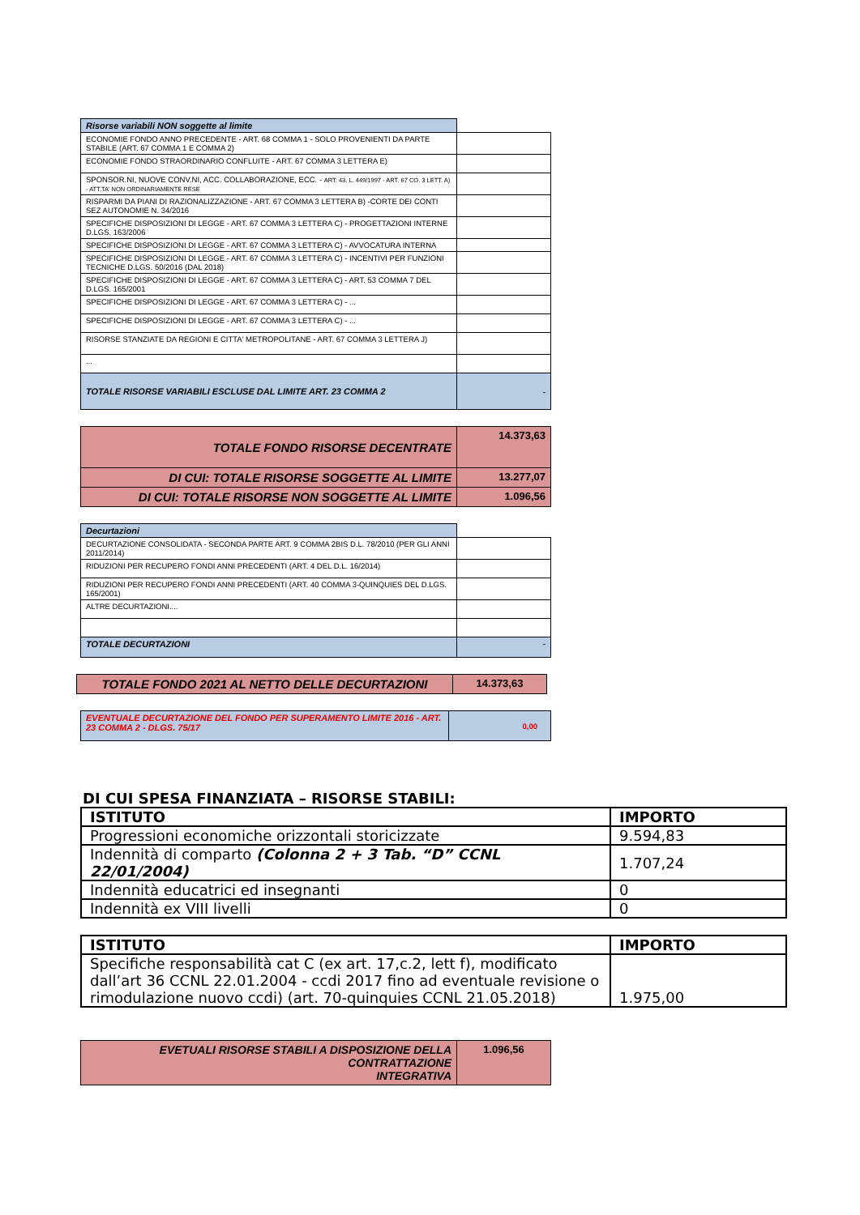| Risorse variabili NON soggette al limite | |
| ECONOMIE FONDO ANNO PRECEDENTE - ART. 68 COMMA 1 - SOLO PROVENIENTI DA PARTE STABILE (ART. 67 COMMA 1 E COMMA 2) | |
| ECONOMIE FONDO STRAORDINARIO CONFLUITE - ART. 67 COMMA 3 LETTERA E) | |
| SPONSOR.NI, NUOVE CONV.NI, ACC. COLLABORAZIONE, ECC. - ART. 43, L. 449/1997 - ART. 67 CO. 3 LETT. A) - ATT.TA' NON ORDINARIAMENTE RESE | |
| RISPARMI DA PIANI DI RAZIONALIZZAZIONE - ART. 67 COMMA 3 LETTERA B) -CORTE DEI CONTI SEZ AUTONOMIE N. 34/2016 | |
| SPECIFICHE DISPOSIZIONI DI LEGGE - ART. 67 COMMA 3 LETTERA C) - PROGETTAZIONI INTERNE D.LGS. 163/2006 | |
| SPECIFICHE DISPOSIZIONI DI LEGGE - ART. 67 COMMA 3 LETTERA C) - AVVOCATURA INTERNA | |
| SPECIFICHE DISPOSIZIONI DI LEGGE - ART. 67 COMMA 3 LETTERA C) - INCENTIVI PER FUNZIONI TECNICHE D.LGS. 50/2016 (DAL 2018) | |
| SPECIFICHE DISPOSIZIONI DI LEGGE - ART. 67 COMMA 3 LETTERA C) - ART. 53 COMMA 7 DEL D.LGS. 165/2001 | |
| SPECIFICHE DISPOSIZIONI DI LEGGE - ART. 67 COMMA 3 LETTERA C) - ... | |
| SPECIFICHE DISPOSIZIONI DI LEGGE - ART. 67 COMMA 3 LETTERA C) - ... | |
| RISORSE STANZIATE DA REGIONI E CITTA' METROPOLITANE - ART. 67 COMMA 3 LETTERA J) | |
| ... | |
| TOTALE RISORSE VARIABILI ESCLUSE DAL LIMITE ART. 23 COMMA 2 | - |
| TOTALE FONDO RISORSE DECENTRATE | 14.373,63 |
| DI CUI: TOTALE RISORSE SOGGETTE AL LIMITE | 13.277,07 |
| DI CUI: TOTALE RISORSE NON SOGGETTE AL LIMITE | 1.096,56 |
| Decurtazioni | |
| DECURTAZIONE CONSOLIDATA - SECONDA PARTE ART. 9 COMMA 2BIS D.L. 78/2010 (PER GLI ANNI 2011/2014) | |
| RIDUZIONI PER RECUPERO FONDI ANNI PRECEDENTI (ART. 4 DEL D.L. 16/2014) | |
| RIDUZIONI PER RECUPERO FONDI ANNI PRECEDENTI (ART. 40 COMMA 3-QUINQUIES DEL D.LGS. 165/2001) | |
| ALTRE DECURTAZIONI.... | |
| TOTALE DECURTAZIONI | - |
| TOTALE FONDO 2021 AL NETTO DELLE DECURTAZIONI | 14.373,63 |
| EVENTUALE DECURTAZIONE DEL FONDO PER SUPERAMENTO LIMITE 2016 - ART. 23 COMMA 2 - DLGS. 75/17 | 0,00 |
DI CUI SPESA FINANZIATA – RISORSE STABILI:
| ISTITUTO | IMPORTO |
| --- | --- |
| Progressioni economiche orizzontali storicizzate | 9.594,83 |
| Indennità di comparto (Colonna 2 + 3 Tab. “D” CCNL 22/01/2004) | 1.707,24 |
| Indennità educatrici ed insegnanti | 0 |
| Indennità ex VIII livelli | 0 |
| ISTITUTO | IMPORTO |
| --- | --- |
| Specifiche responsabilità cat C (ex art. 17,c.2, lett f), modificato dall’art 36 CCNL 22.01.2004 - ccdi 2017 fino ad eventuale revisione o rimodulazione nuovo ccdi) (art. 70-quinquies CCNL 21.05.2018) | 1.975,00 |
| EVETUALI RISORSE STABILI A DISPOSIZIONE DELLA CONTRATTAZIONE INTEGRATIVA | 1.096,56 |